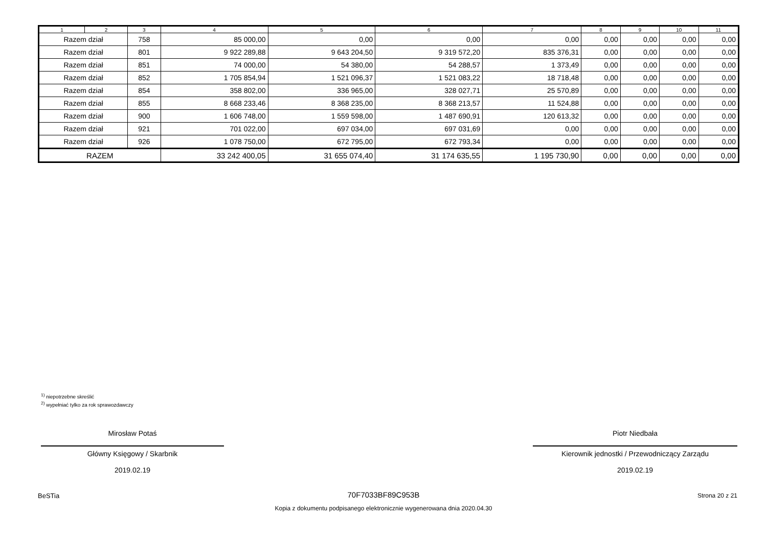| 1 | 2 | 3 | 4 | 5 | 6 | 7 | 8 | 9 | 10 | 11 |
| --- | --- | --- | --- | --- | --- | --- | --- | --- | --- | --- |
| Razem dział | | 758 | 85 000,00 | 0,00 | 0,00 | 0,00 | 0,00 | 0,00 | 0,00 | 0,00 |
| Razem dział | | 801 | 9 922 289,88 | 9 643 204,50 | 9 319 572,20 | 835 376,31 | 0,00 | 0,00 | 0,00 | 0,00 |
| Razem dział | | 851 | 74 000,00 | 54 380,00 | 54 288,57 | 1 373,49 | 0,00 | 0,00 | 0,00 | 0,00 |
| Razem dział | | 852 | 1 705 854,94 | 1 521 096,37 | 1 521 083,22 | 18 718,48 | 0,00 | 0,00 | 0,00 | 0,00 |
| Razem dział | | 854 | 358 802,00 | 336 965,00 | 328 027,71 | 25 570,89 | 0,00 | 0,00 | 0,00 | 0,00 |
| Razem dział | | 855 | 8 668 233,46 | 8 368 235,00 | 8 368 213,57 | 11 524,88 | 0,00 | 0,00 | 0,00 | 0,00 |
| Razem dział | | 900 | 1 606 748,00 | 1 559 598,00 | 1 487 690,91 | 120 613,32 | 0,00 | 0,00 | 0,00 | 0,00 |
| Razem dział | | 921 | 701 022,00 | 697 034,00 | 697 031,69 | 0,00 | 0,00 | 0,00 | 0,00 | 0,00 |
| Razem dział | | 926 | 1 078 750,00 | 672 795,00 | 672 793,34 | 0,00 | 0,00 | 0,00 | 0,00 | 0,00 |
| RAZEM | | | 33 242 400,05 | 31 655 074,40 | 31 174 635,55 | 1 195 730,90 | 0,00 | 0,00 | 0,00 | 0,00 |
<sup>1)</sup> niepotrzebne skreślić
<sup>2)</sup> wypełniać tylko za rok sprawozdawczy
Mirosław Potaś
Główny Księgowy / Skarbnik
2019.02.19
Piotr Niedbała
Kierownik jednostki / Przewodniczący Zarządu
2019.02.19
BeSTia
70F7033BF89C953B
Kopia z dokumentu podpisanego elektronicznie wygenerowana dnia 2020.04.30
Strona 20 z 21